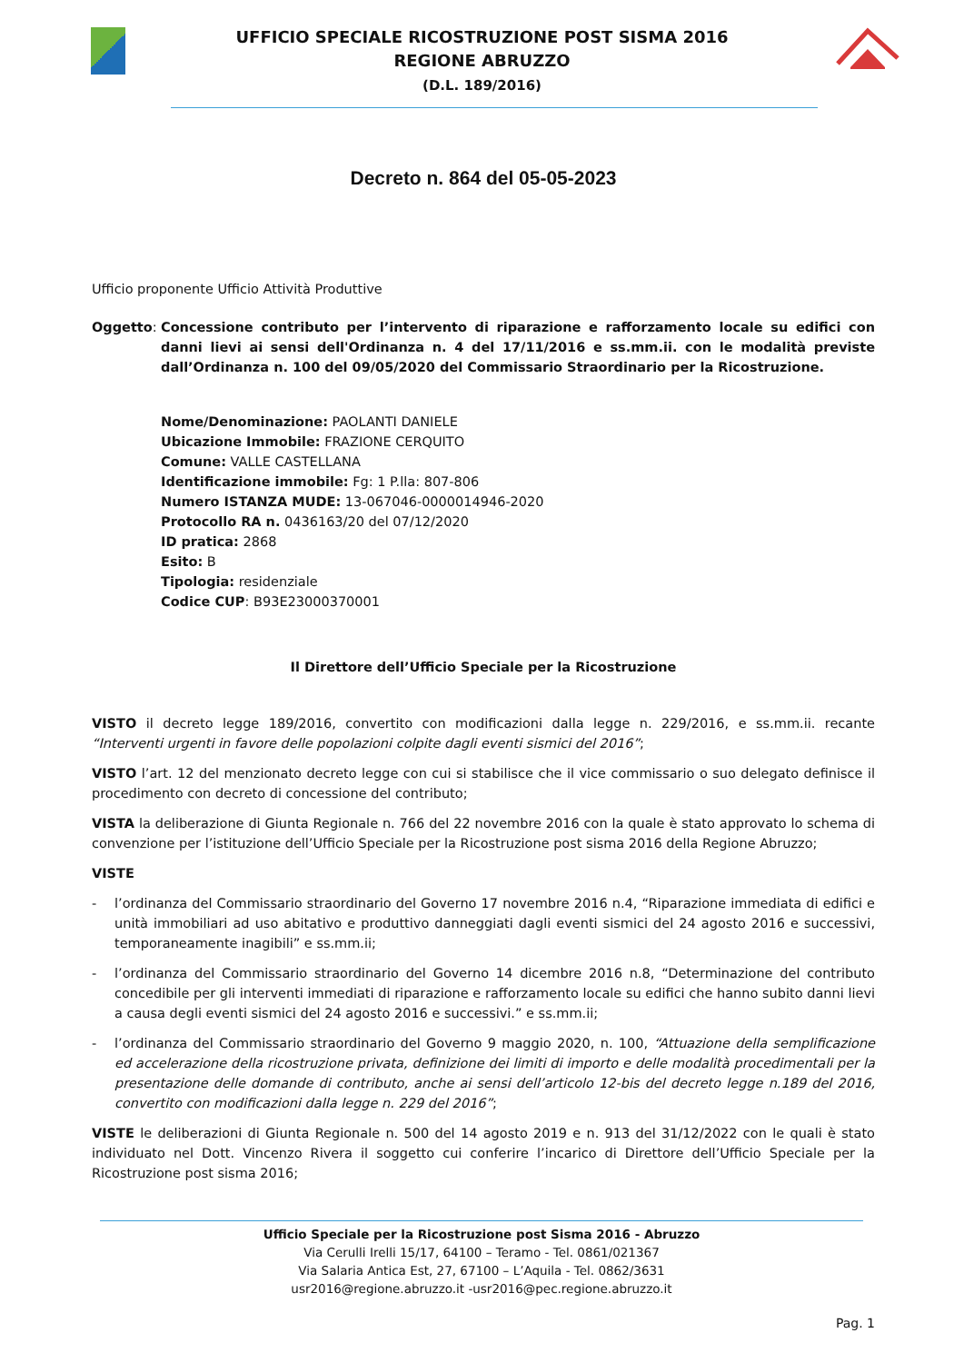UFFICIO SPECIALE RICOSTRUZIONE POST SISMA 2016
REGIONE ABRUZZO
(D.L. 189/2016)
Decreto n. 864 del 05-05-2023
Ufficio proponente Ufficio Attività Produttive
Oggetto: Concessione contributo per l’intervento di riparazione e rafforzamento locale su edifici con danni lievi ai sensi dell'Ordinanza n. 4 del 17/11/2016 e ss.mm.ii. con le modalità previste dall’Ordinanza n. 100 del 09/05/2020 del Commissario Straordinario per la Ricostruzione.
Nome/Denominazione: PAOLANTI DANIELE
Ubicazione Immobile: FRAZIONE CERQUITO
Comune: VALLE CASTELLANA
Identificazione immobile: Fg: 1 P.lla: 807-806
Numero ISTANZA MUDE: 13-067046-0000014946-2020
Protocollo RA n. 0436163/20 del 07/12/2020
ID pratica: 2868
Esito: B
Tipologia: residenziale
Codice CUP: B93E23000370001
Il Direttore dell’Ufficio Speciale per la Ricostruzione
VISTO il decreto legge 189/2016, convertito con modificazioni dalla legge n. 229/2016, e ss.mm.ii. recante “Interventi urgenti in favore delle popolazioni colpite dagli eventi sismici del 2016”;
VISTO l’art. 12 del menzionato decreto legge con cui si stabilisce che il vice commissario o suo delegato definisce il procedimento con decreto di concessione del contributo;
VISTA la deliberazione di Giunta Regionale n. 766 del 22 novembre 2016 con la quale è stato approvato lo schema di convenzione per l’istituzione dell’Ufficio Speciale per la Ricostruzione post sisma 2016 della Regione Abruzzo;
VISTE
- l’ordinanza del Commissario straordinario del Governo 17 novembre 2016 n.4, “Riparazione immediata di edifici e unità immobiliari ad uso abitativo e produttivo danneggiati dagli eventi sismici del 24 agosto 2016 e successivi, temporaneamente inagibili” e ss.mm.ii;
- l’ordinanza del Commissario straordinario del Governo 14 dicembre 2016 n.8, “Determinazione del contributo concedibile per gli interventi immediati di riparazione e rafforzamento locale su edifici che hanno subito danni lievi a causa degli eventi sismici del 24 agosto 2016 e successivi.” e ss.mm.ii;
- l’ordinanza del Commissario straordinario del Governo 9 maggio 2020, n. 100, “Attuazione della semplificazione ed accelerazione della ricostruzione privata, definizione dei limiti di importo e delle modalità procedimentali per la presentazione delle domande di contributo, anche ai sensi dell’articolo 12-bis del decreto legge n.189 del 2016, convertito con modificazioni dalla legge n. 229 del 2016”;
VISTE le deliberazioni di Giunta Regionale n. 500 del 14 agosto 2019 e n. 913 del 31/12/2022 con le quali è stato individuato nel Dott. Vincenzo Rivera il soggetto cui conferire l’incarico di Direttore dell’Ufficio Speciale per la Ricostruzione post sisma 2016;
Ufficio Speciale per la Ricostruzione post Sisma 2016 - Abruzzo
Via Cerulli Irelli 15/17, 64100 – Teramo - Tel. 0861/021367
Via Salaria Antica Est, 27, 67100 – L’Aquila - Tel. 0862/3631
usr2016@regione.abruzzo.it -usr2016@pec.regione.abruzzo.it
Pag. 1